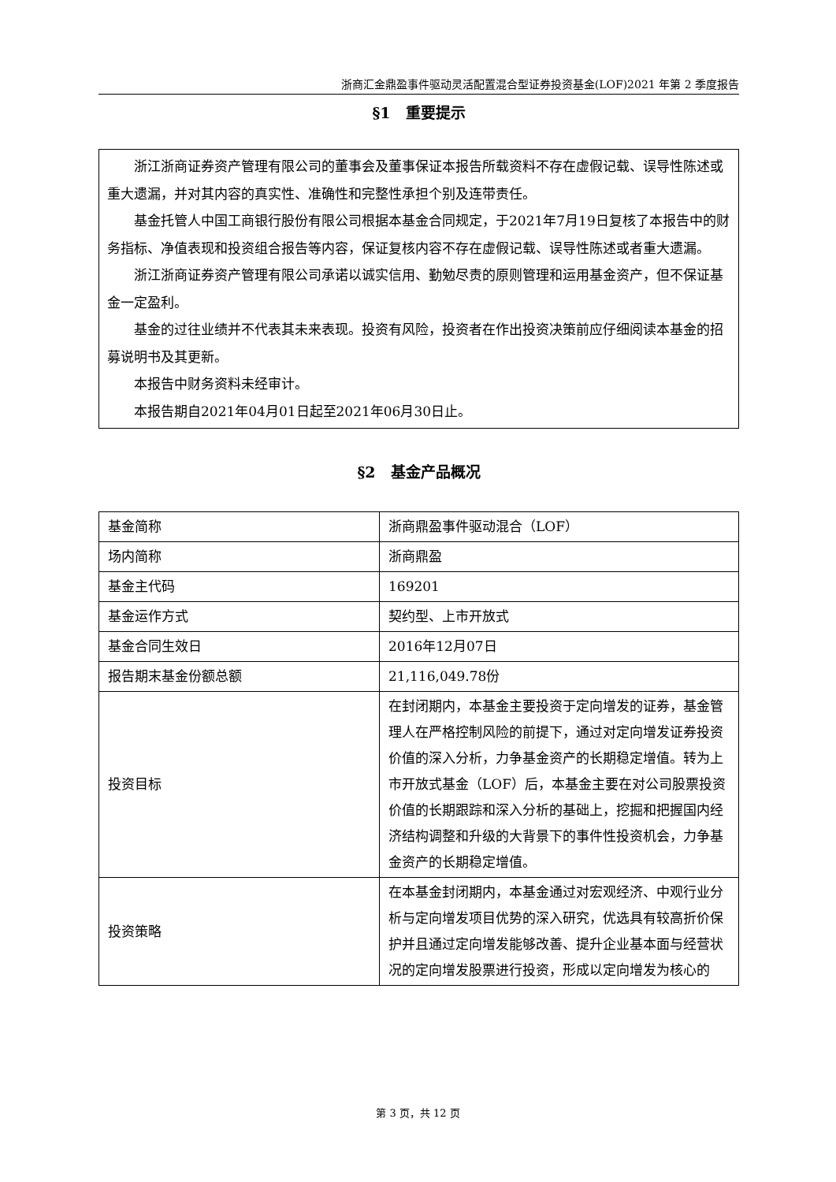浙商汇金鼎盈事件驱动灵活配置混合型证券投资基金(LOF)2021 年第 2 季度报告
§1　重要提示
浙江浙商证券资产管理有限公司的董事会及董事保证本报告所载资料不存在虚假记载、误导性陈述或重大遗漏，并对其内容的真实性、准确性和完整性承担个别及连带责任。
基金托管人中国工商银行股份有限公司根据本基金合同规定，于2021年7月19日复核了本报告中的财务指标、净值表现和投资组合报告等内容，保证复核内容不存在虚假记载、误导性陈述或者重大遗漏。
浙江浙商证券资产管理有限公司承诺以诚实信用、勤勉尽责的原则管理和运用基金资产，但不保证基金一定盈利。
基金的过往业绩并不代表其未来表现。投资有风险，投资者在作出投资决策前应仔细阅读本基金的招募说明书及其更新。
本报告中财务资料未经审计。
本报告期自2021年04月01日起至2021年06月30日止。
§2　基金产品概况
| 基金简称 | 浙商鼎盈事件驱动混合（LOF） |
| 场内简称 | 浙商鼎盈 |
| 基金主代码 | 169201 |
| 基金运作方式 | 契约型、上市开放式 |
| 基金合同生效日 | 2016年12月07日 |
| 报告期末基金份额总额 | 21,116,049.78份 |
| 投资目标 | 在封闭期内，本基金主要投资于定向增发的证券，基金管理人在严格控制风险的前提下，通过对定向增发证券投资价值的深入分析，力争基金资产的长期稳定增值。转为上市开放式基金（LOF）后，本基金主要在对公司股票投资价值的长期跟踪和深入分析的基础上，挖掘和把握国内经济结构调整和升级的大背景下的事件性投资机会，力争基金资产的长期稳定增值。 |
| 投资策略 | 在本基金封闭期内，本基金通过对宏观经济、中观行业分析与定向增发项目优势的深入研究，优选具有较高折价保护并且通过定向增发能够改善、提升企业基本面与经营状况的定向增发股票进行投资，形成以定向增发为核心的 |
第 3 页，共 12 页